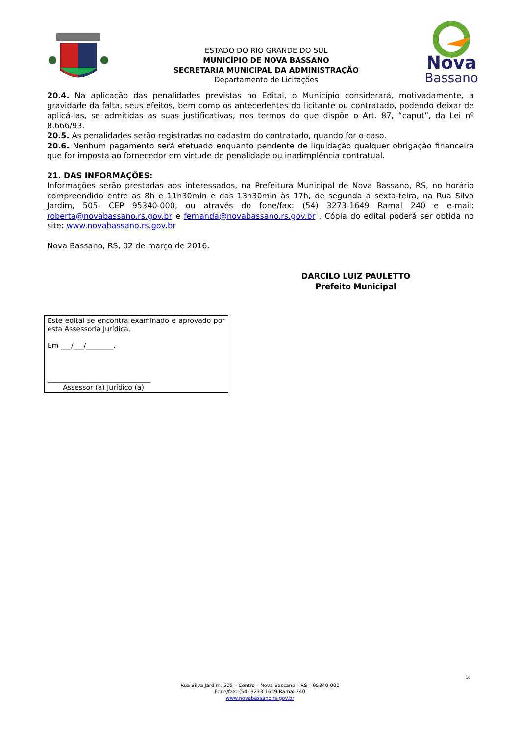ESTADO DO RIO GRANDE DO SUL
MUNICÍPIO DE NOVA BASSANO
SECRETARIA MUNICIPAL DA ADMINISTRAÇÃO
Departamento de Licitações
Nova
Bassano
20.4. Na aplicação das penalidades previstas no Edital, o Município considerará, motivadamente, a gravidade da falta, seus efeitos, bem como os antecedentes do licitante ou contratado, podendo deixar de aplicá-las, se admitidas as suas justificativas, nos termos do que dispõe o Art. 87, “caput”, da Lei nº 8.666/93.
20.5. As penalidades serão registradas no cadastro do contratado, quando for o caso.
20.6. Nenhum pagamento será efetuado enquanto pendente de liquidação qualquer obrigação financeira que for imposta ao fornecedor em virtude de penalidade ou inadimplência contratual.
21. DAS INFORMAÇÕES:
Informações serão prestadas aos interessados, na Prefeitura Municipal de Nova Bassano, RS, no horário compreendido entre as 8h e 11h30min e das 13h30min às 17h, de segunda a sexta-feira, na Rua Silva Jardim, 505- CEP 95340-000, ou através do fone/fax: (54) 3273-1649 Ramal 240 e e-mail: roberta@novabassano.rs.gov.br e fernanda@novabassano.rs.gov.br . Cópia do edital poderá ser obtida no site: www.novabassano.rs.gov.br
Nova Bassano, RS, 02 de março de 2016.
DARCILO LUIZ PAULETTO
Prefeito Municipal
Este edital se encontra examinado e aprovado por esta Assessoria Jurídica.
Em ___/___/________.
______________________________
Assessor (a) Jurídico (a)
10
Rua Silva Jardim, 505 – Centro – Nova Bassano – RS – 95340-000
Fone/fax: (54) 3273-1649 Ramal 240
www.novabassano.rs.gov.br